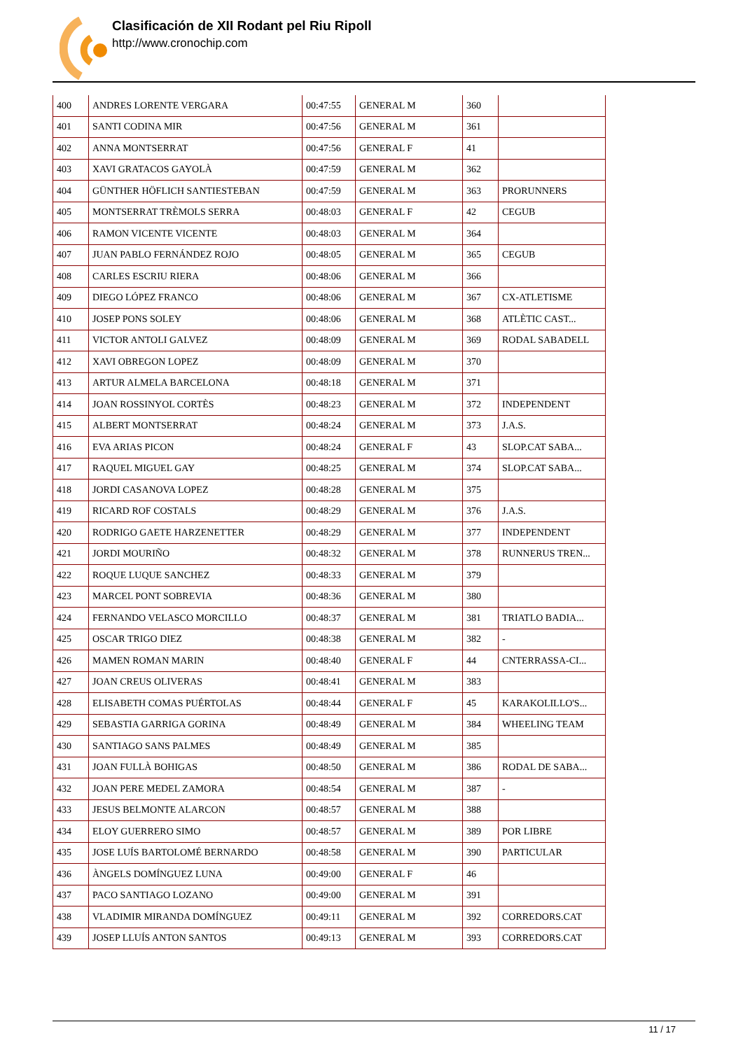Clasificación de XII Rodant pel Riu Ripoll
http://www.cronochip.com
| 400 | ANDRES LORENTE VERGARA | 00:47:55 | GENERAL M | 360 | |
| 401 | SANTI CODINA MIR | 00:47:56 | GENERAL M | 361 | |
| 402 | ANNA MONTSERRAT | 00:47:56 | GENERAL F | 41 | |
| 403 | XAVI GRATACOS GAYOLÀ | 00:47:59 | GENERAL M | 362 | |
| 404 | GÜNTHER HÖFLICH SANTIESTEBAN | 00:47:59 | GENERAL M | 363 | PRORUNNERS |
| 405 | MONTSERRAT TRÈMOLS SERRA | 00:48:03 | GENERAL F | 42 | CEGUB |
| 406 | RAMON VICENTE VICENTE | 00:48:03 | GENERAL M | 364 | |
| 407 | JUAN PABLO FERNÁNDEZ ROJO | 00:48:05 | GENERAL M | 365 | CEGUB |
| 408 | CARLES ESCRIU RIERA | 00:48:06 | GENERAL M | 366 | |
| 409 | DIEGO LÓPEZ FRANCO | 00:48:06 | GENERAL M | 367 | CX-ATLETISME |
| 410 | JOSEP PONS SOLEY | 00:48:06 | GENERAL M | 368 | ATLÈTIC CAST... |
| 411 | VICTOR ANTOLI GALVEZ | 00:48:09 | GENERAL M | 369 | RODAL SABADELL |
| 412 | XAVI OBREGON LOPEZ | 00:48:09 | GENERAL M | 370 | |
| 413 | ARTUR ALMELA BARCELONA | 00:48:18 | GENERAL M | 371 | |
| 414 | JOAN ROSSINYOL CORTÈS | 00:48:23 | GENERAL M | 372 | INDEPENDENT |
| 415 | ALBERT MONTSERRAT | 00:48:24 | GENERAL M | 373 | J.A.S. |
| 416 | EVA ARIAS PICON | 00:48:24 | GENERAL F | 43 | SLOP.CAT SABA... |
| 417 | RAQUEL MIGUEL GAY | 00:48:25 | GENERAL M | 374 | SLOP.CAT SABA... |
| 418 | JORDI CASANOVA LOPEZ | 00:48:28 | GENERAL M | 375 | |
| 419 | RICARD ROF COSTALS | 00:48:29 | GENERAL M | 376 | J.A.S. |
| 420 | RODRIGO GAETE HARZENETTER | 00:48:29 | GENERAL M | 377 | INDEPENDENT |
| 421 | JORDI MOURIÑO | 00:48:32 | GENERAL M | 378 | RUNNERUS TREN... |
| 422 | ROQUE LUQUE SANCHEZ | 00:48:33 | GENERAL M | 379 | |
| 423 | MARCEL PONT SOBREVIA | 00:48:36 | GENERAL M | 380 | |
| 424 | FERNANDO VELASCO MORCILLO | 00:48:37 | GENERAL M | 381 | TRIATLO BADIA... |
| 425 | OSCAR TRIGO DIEZ | 00:48:38 | GENERAL M | 382 | - |
| 426 | MAMEN ROMAN MARIN | 00:48:40 | GENERAL F | 44 | CNTERRASSA-CI... |
| 427 | JOAN CREUS OLIVERAS | 00:48:41 | GENERAL M | 383 | |
| 428 | ELISABETH COMAS PUÉRTOLAS | 00:48:44 | GENERAL F | 45 | KARAKOLILLO'S... |
| 429 | SEBASTIA GARRIGA GORINA | 00:48:49 | GENERAL M | 384 | WHEELING TEAM |
| 430 | SANTIAGO SANS PALMES | 00:48:49 | GENERAL M | 385 | |
| 431 | JOAN FULLÀ BOHIGAS | 00:48:50 | GENERAL M | 386 | RODAL DE SABA... |
| 432 | JOAN PERE MEDEL ZAMORA | 00:48:54 | GENERAL M | 387 | - |
| 433 | JESUS BELMONTE ALARCON | 00:48:57 | GENERAL M | 388 | |
| 434 | ELOY GUERRERO SIMO | 00:48:57 | GENERAL M | 389 | POR LIBRE |
| 435 | JOSE LUÍS BARTOLOMÉ BERNARDO | 00:48:58 | GENERAL M | 390 | PARTICULAR |
| 436 | ÀNGELS DOMÍNGUEZ LUNA | 00:49:00 | GENERAL F | 46 | |
| 437 | PACO SANTIAGO LOZANO | 00:49:00 | GENERAL M | 391 | |
| 438 | VLADIMIR MIRANDA DOMÍNGUEZ | 00:49:11 | GENERAL M | 392 | CORREDORS.CAT |
| 439 | JOSEP LLUÍS ANTON SANTOS | 00:49:13 | GENERAL M | 393 | CORREDORS.CAT |
11 / 17